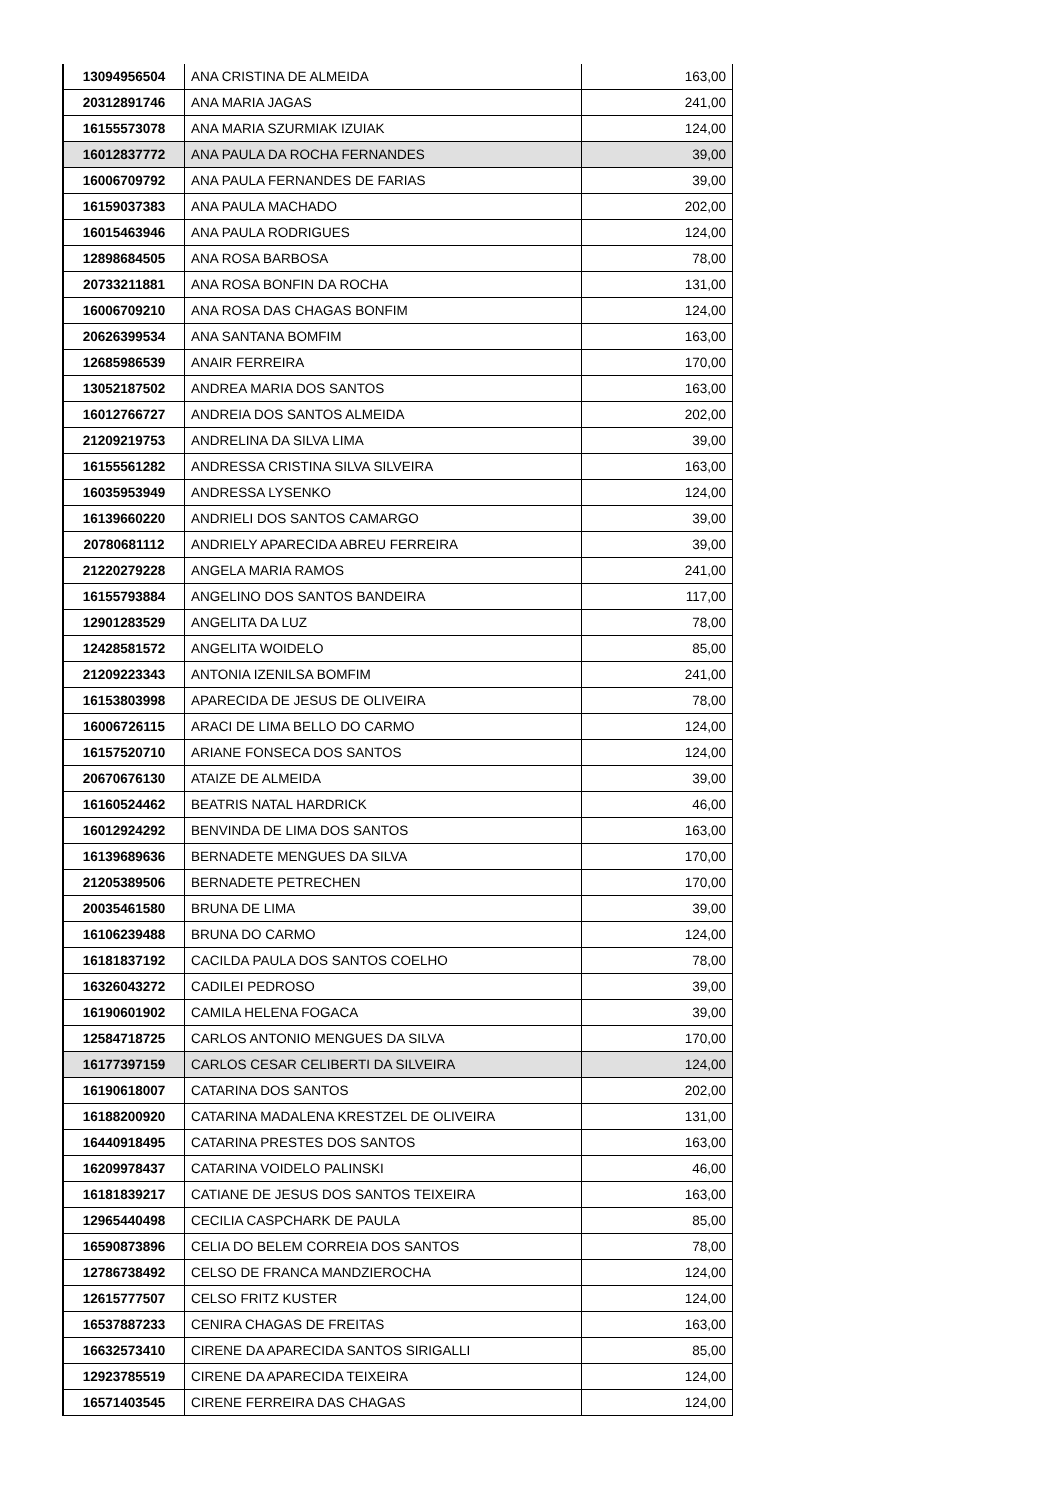| 13094956504 | ANA CRISTINA DE ALMEIDA | 163,00 |
| 20312891746 | ANA MARIA JAGAS | 241,00 |
| 16155573078 | ANA MARIA SZURMIAK IZUIAK | 124,00 |
| 16012837772 | ANA PAULA DA ROCHA FERNANDES | 39,00 |
| 16006709792 | ANA PAULA FERNANDES DE FARIAS | 39,00 |
| 16159037383 | ANA PAULA MACHADO | 202,00 |
| 16015463946 | ANA PAULA RODRIGUES | 124,00 |
| 12898684505 | ANA ROSA BARBOSA | 78,00 |
| 20733211881 | ANA ROSA BONFIN DA ROCHA | 131,00 |
| 16006709210 | ANA ROSA DAS CHAGAS BONFIM | 124,00 |
| 20626399534 | ANA SANTANA BOMFIM | 163,00 |
| 12685986539 | ANAIR FERREIRA | 170,00 |
| 13052187502 | ANDREA MARIA DOS SANTOS | 163,00 |
| 16012766727 | ANDREIA DOS SANTOS ALMEIDA | 202,00 |
| 21209219753 | ANDRELINA DA SILVA LIMA | 39,00 |
| 16155561282 | ANDRESSA CRISTINA SILVA SILVEIRA | 163,00 |
| 16035953949 | ANDRESSA LYSENKO | 124,00 |
| 16139660220 | ANDRIELI DOS SANTOS CAMARGO | 39,00 |
| 20780681112 | ANDRIELY APARECIDA ABREU FERREIRA | 39,00 |
| 21220279228 | ANGELA MARIA RAMOS | 241,00 |
| 16155793884 | ANGELINO DOS SANTOS BANDEIRA | 117,00 |
| 12901283529 | ANGELITA DA LUZ | 78,00 |
| 12428581572 | ANGELITA WOIDELO | 85,00 |
| 21209223343 | ANTONIA IZENILSA BOMFIM | 241,00 |
| 16153803998 | APARECIDA DE JESUS DE OLIVEIRA | 78,00 |
| 16006726115 | ARACI DE LIMA BELLO DO CARMO | 124,00 |
| 16157520710 | ARIANE FONSECA DOS SANTOS | 124,00 |
| 20670676130 | ATAIZE DE ALMEIDA | 39,00 |
| 16160524462 | BEATRIS NATAL HARDRICK | 46,00 |
| 16012924292 | BENVINDA DE LIMA DOS SANTOS | 163,00 |
| 16139689636 | BERNADETE MENGUES DA SILVA | 170,00 |
| 21205389506 | BERNADETE PETRECHEN | 170,00 |
| 20035461580 | BRUNA DE LIMA | 39,00 |
| 16106239488 | BRUNA DO CARMO | 124,00 |
| 16181837192 | CACILDA PAULA DOS SANTOS COELHO | 78,00 |
| 16326043272 | CADILEI PEDROSO | 39,00 |
| 16190601902 | CAMILA HELENA FOGACA | 39,00 |
| 12584718725 | CARLOS ANTONIO MENGUES DA SILVA | 170,00 |
| 16177397159 | CARLOS CESAR CELIBERTI DA SILVEIRA | 124,00 |
| 16190618007 | CATARINA DOS SANTOS | 202,00 |
| 16188200920 | CATARINA MADALENA KRESTZEL DE OLIVEIRA | 131,00 |
| 16440918495 | CATARINA PRESTES DOS SANTOS | 163,00 |
| 16209978437 | CATARINA VOIDELO PALINSKI | 46,00 |
| 16181839217 | CATIANE DE JESUS DOS SANTOS TEIXEIRA | 163,00 |
| 12965440498 | CECILIA CASPCHARK DE PAULA | 85,00 |
| 16590873896 | CELIA DO BELEM CORREIA DOS SANTOS | 78,00 |
| 12786738492 | CELSO DE FRANCA MANDZIEROCHA | 124,00 |
| 12615777507 | CELSO FRITZ KUSTER | 124,00 |
| 16537887233 | CENIRA CHAGAS DE FREITAS | 163,00 |
| 16632573410 | CIRENE DA APARECIDA SANTOS SIRIGALLI | 85,00 |
| 12923785519 | CIRENE DA APARECIDA TEIXEIRA | 124,00 |
| 16571403545 | CIRENE FERREIRA DAS CHAGAS | 124,00 |